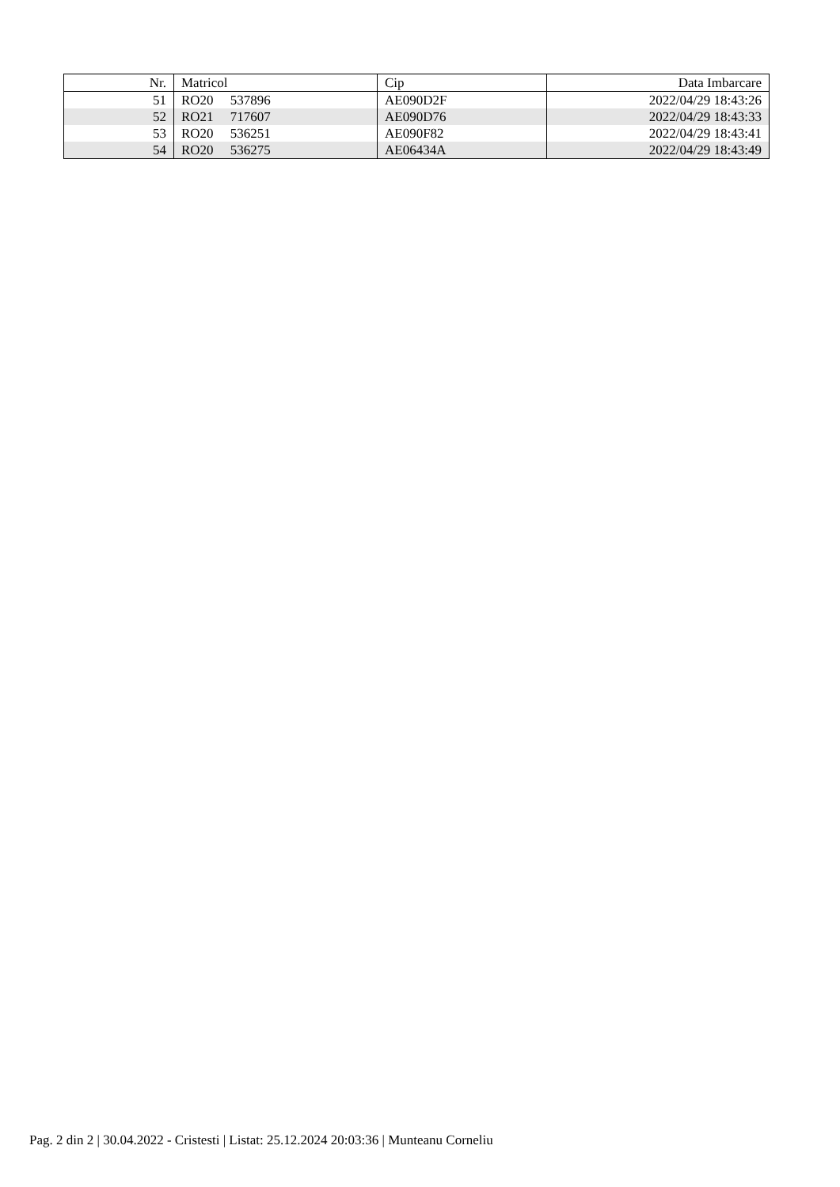| Nr. | Matricol | Cip | Data Imbarcare |
| --- | --- | --- | --- |
| 51 | RO20 537896 | AE090D2F | 2022/04/29 18:43:26 |
| 52 | RO21 717607 | AE090D76 | 2022/04/29 18:43:33 |
| 53 | RO20 536251 | AE090F82 | 2022/04/29 18:43:41 |
| 54 | RO20 536275 | AE06434A | 2022/04/29 18:43:49 |
Pag. 2 din 2 | 30.04.2022 - Cristesti | Listat: 25.12.2024 20:03:36 | Munteanu Corneliu